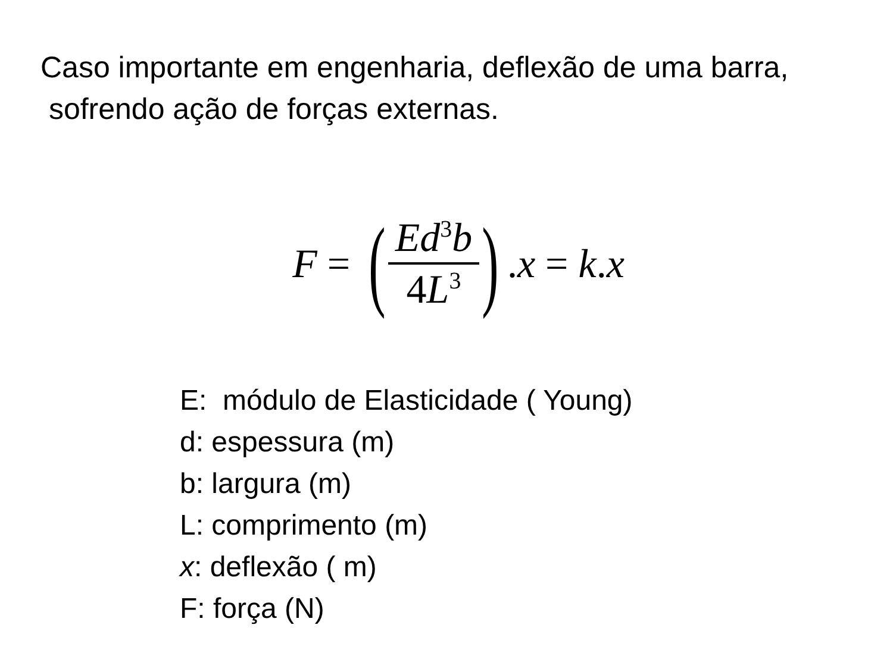Caso importante em engenharia, deflexão de uma barra,
sofrendo ação de forças externas.
F = (Ed<sup>3</sup>b 4 L<sup>3</sup>). x = k. x
E: módulo de Elasticidade ( Young)
d: espessura (m)
b: largura (m)
L: comprimento (m)
x: deflexão ( m)
F: força (N)